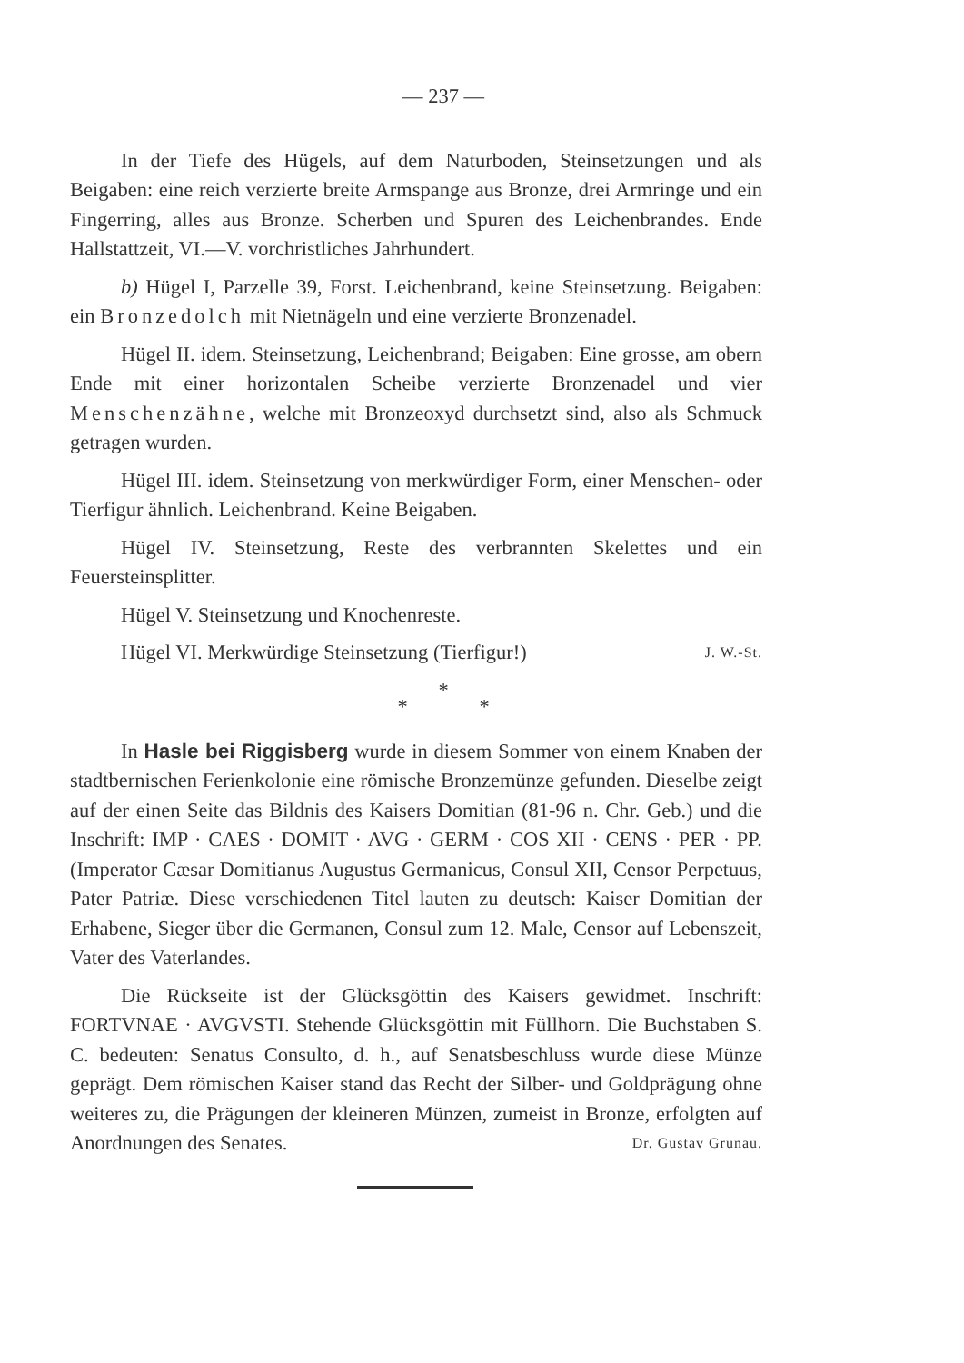— 237 —
In der Tiefe des Hügels, auf dem Naturboden, Steinsetzungen und als Beigaben: eine reich verzierte breite Armspange aus Bronze, drei Armringe und ein Fingerring, alles aus Bronze. Scherben und Spuren des Leichenbrandes. Ende Hallstattzeit, VI.—V. vorchristliches Jahrhundert.
b) Hügel I, Parzelle 39, Forst. Leichenbrand, keine Steinsetzung. Beigaben: ein Bronzedolch mit Nietnägeln und eine verzierte Bronzenadel.
Hügel II. idem. Steinsetzung, Leichenbrand; Beigaben: Eine grosse, am obern Ende mit einer horizontalen Scheibe verzierte Bronzenadel und vier Menschenzähne, welche mit Bronzeoxyd durchsetzt sind, also als Schmuck getragen wurden.
Hügel III. idem. Steinsetzung von merkwürdiger Form, einer Menschen- oder Tierfigur ähnlich. Leichenbrand. Keine Beigaben.
Hügel IV. Steinsetzung, Reste des verbrannten Skelettes und ein Feuersteinsplitter.
Hügel V. Steinsetzung und Knochenreste.
Hügel VI. Merkwürdige Steinsetzung (Tierfigur!) J. W.-St.
*
* *
In Hasle bei Riggisberg wurde in diesem Sommer von einem Knaben der stadtbernischen Ferienkolonie eine römische Bronzemünze gefunden. Dieselbe zeigt auf der einen Seite das Bildnis des Kaisers Domitian (81-96 n. Chr. Geb.) und die Inschrift: IMP · CAES · DOMIT · AVG · GERM · COS XII · CENS · PER · PP. (Imperator Cæsar Domitianus Augustus Germanicus, Consul XII, Censor Perpetuus, Pater Patriæ. Diese verschiedenen Titel lauten zu deutsch: Kaiser Domitian der Erhabene, Sieger über die Germanen, Consul zum 12. Male, Censor auf Lebenszeit, Vater des Vaterlandes.
Die Rückseite ist der Glücksgöttin des Kaisers gewidmet. Inschrift: FORTVNAE · AVGVSTI. Stehende Glücksgöttin mit Füllhorn. Die Buchstaben S. C. bedeuten: Senatus Consulto, d. h., auf Senatsbeschluss wurde diese Münze geprägt. Dem römischen Kaiser stand das Recht der Silber- und Goldprägung ohne weiteres zu, die Prägungen der kleineren Münzen, zumeist in Bronze, erfolgten auf Anordnungen des Senates. Dr. Gustav Grunau.